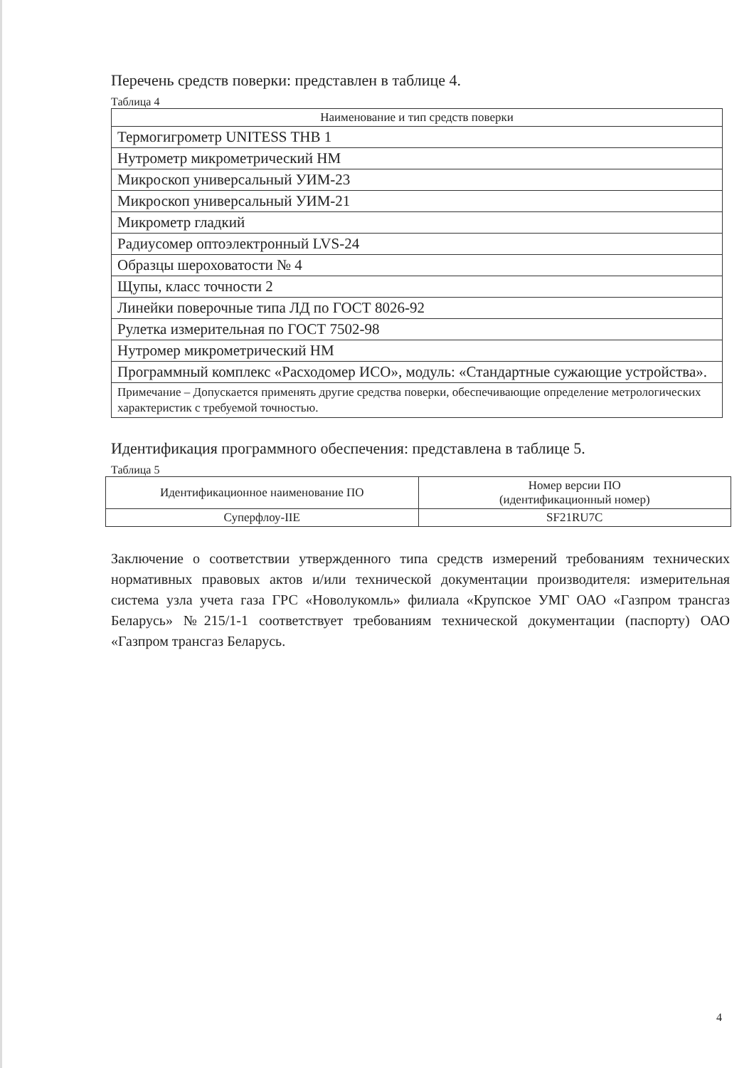Перечень средств поверки: представлен в таблице 4.
Таблица 4
| Наименование и тип средств поверки |
| --- |
| Термогигрометр UNITESS THB 1 |
| Нутрометр микрометрический НМ |
| Микроскоп универсальный УИМ-23 |
| Микроскоп универсальный УИМ-21 |
| Микрометр гладкий |
| Радиусомер оптоэлектронный LVS-24 |
| Образцы шероховатости № 4 |
| Щупы, класс точности 2 |
| Линейки поверочные типа ЛД по ГОСТ 8026-92 |
| Рулетка измерительная по ГОСТ 7502-98 |
| Нутромер микрометрический НМ |
| Программный комплекс «Расходомер ИСО», модуль: «Стандартные сужающие устройства». |
| Примечание – Допускается применять другие средства поверки, обеспечивающие определение метрологических характеристик с требуемой точностью. |
Идентификация программного обеспечения: представлена в таблице 5.
Таблица 5
| Идентификационное наименование ПО | Номер версии ПО (идентификационный номер) |
| --- | --- |
| Суперфлоу-IIE | SF21RU7C |
Заключение о соответствии утвержденного типа средств измерений требованиям технических нормативных правовых актов и/или технической документации производителя: измерительная система узла учета газа ГРС «Новолукомль» филиала «Крупское УМГ ОАО «Газпром трансгаз Беларусь» №215/1-1 соответствует требованиям технической документации (паспорту) ОАО «Газпром трансгаз Беларусь.
4